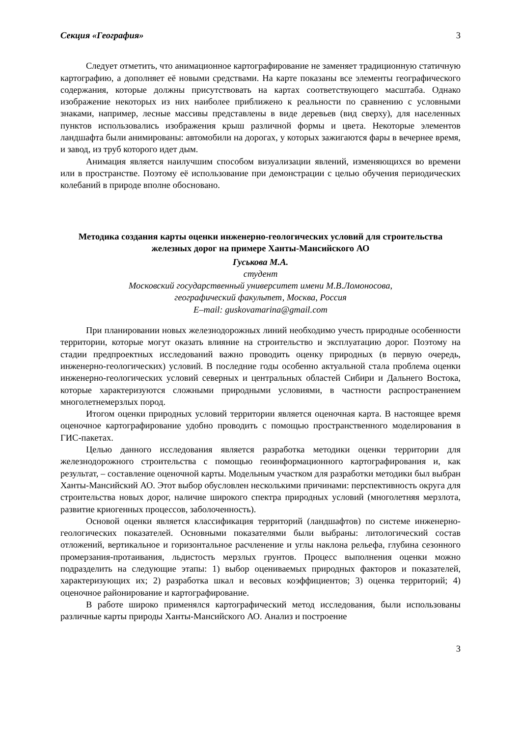Секция «География» 3
Следует отметить, что анимационное картографирование не заменяет традиционную статичную картографию, а дополняет её новыми средствами. На карте показаны все элементы географического содержания, которые должны присутствовать на картах соответствующего масштаба. Однако изображение некоторых из них наиболее приближено к реальности по сравнению с условными знаками, например, лесные массивы представлены в виде деревьев (вид сверху), для населенных пунктов использовались изображения крыш различной формы и цвета. Некоторые элементов ландшафта были анимированы: автомобили на дорогах, у которых зажигаются фары в вечернее время, и завод, из труб которого идет дым.
Анимация является наилучшим способом визуализации явлений, изменяющихся во времени или в пространстве. Поэтому её использование при демонстрации с целью обучения периодических колебаний в природе вполне обосновано.
Методика создания карты оценки инженерно-геологических условий для строительства железных дорог на примере Ханты-Мансийского АО
Гуськова М.А.
студент
Московский государственный университет имени М.В.Ломоносова,
географический факультет, Москва, Россия
E–mail: guskovamarina@gmail.com
При планировании новых железнодорожных линий необходимо учесть природные особенности территории, которые могут оказать влияние на строительство и эксплуатацию дорог. Поэтому на стадии предпроектных исследований важно проводить оценку природных (в первую очередь, инженерно-геологических) условий. В последние годы особенно актуальной стала проблема оценки инженерно-геологических условий северных и центральных областей Сибири и Дальнего Востока, которые характеризуются сложными природными условиями, в частности распространением многолетнемерзлых пород.
Итогом оценки природных условий территории является оценочная карта. В настоящее время оценочное картографирование удобно проводить с помощью пространственного моделирования в ГИС-пакетах.
Целью данного исследования является разработка методики оценки территории для железнодорожного строительства с помощью геоинформационного картографирования и, как результат, – составление оценочной карты. Модельным участком для разработки методики был выбран Ханты-Мансийский АО. Этот выбор обусловлен несколькими причинами: перспективность округа для строительства новых дорог, наличие широкого спектра природных условий (многолетняя мерзлота, развитие криогенных процессов, заболоченность).
Основой оценки является классификация территорий (ландшафтов) по системе инженерно-геологических показателей. Основными показателями были выбраны: литологический состав отложений, вертикальное и горизонтальное расчленение и углы наклона рельефа, глубина сезонного промерзания-протаивания, льдистость мерзлых грунтов. Процесс выполнения оценки можно подразделить на следующие этапы: 1) выбор оцениваемых природных факторов и показателей, характеризующих их; 2) разработка шкал и весовых коэффициентов; 3) оценка территорий; 4) оценочное районирование и картографирование.
В работе широко применялся картографический метод исследования, были использованы различные карты природы Ханты-Мансийского АО. Анализ и построение
3